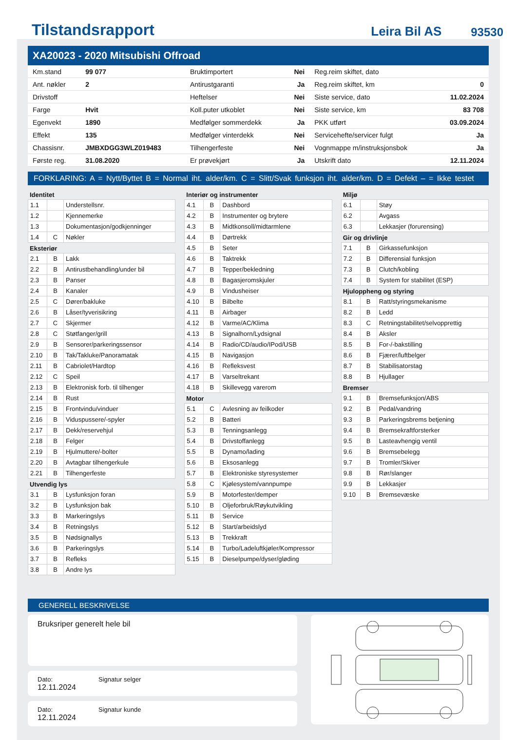Tilstandsrapport Leira Bil AS 93530
XA20023 - 2020 Mitsubishi Offroad
| Km.stand | 99 077 | Bruktimportert | Nei | Reg.reim skiftet, dato | |
| Ant. nøkler | 2 | Antirustgaranti | Ja | Reg.reim skiftet, km | 0 |
| Drivstoff | | Heftelser | Nei | Siste service, dato | 11.02.2024 |
| Farge | Hvit | Koll.puter utkoblet | Nei | Siste service, km | 83 708 |
| Egenvekt | 1890 | Medfølger sommerdekk | Ja | PKK utført | 03.09.2024 |
| Effekt | 135 | Medfølger vinterdekk | Nei | Servicehefte/servicer fulgt | Ja |
| Chassisnr. | JMBXDGG3WLZ019483 | Tilhengerfeste | Nei | Vognmappe m/instruksjonsbok | Ja |
| Første reg. | 31.08.2020 | Er prøvekjørt | Ja | Utskrift dato | 12.11.2024 |
FORKLARING: A = Nytt/Byttet B = Normal iht. alder/km. C = Slitt/Svak funksjon iht. alder/km. D = Defekt – = Ikke testet
Identitet
| 1.1 | | Understellsnr. |
| 1.2 | | Kjennemerke |
| 1.3 | | Dokumentasjon/godkjenninger |
| 1.4 | C | Nøkler |
Eksteriør
| 2.1 | B | Lakk |
| 2.2 | B | Antirustbehandling/under bil |
| 2.3 | B | Panser |
| 2.4 | B | Kanaler |
| 2.5 | C | Dører/bakluke |
| 2.6 | B | Låser/tyverisikring |
| 2.7 | C | Skjermer |
| 2.8 | C | Støtfanger/grill |
| 2.9 | B | Sensorer/parkeringssensor |
| 2.10 | B | Tak/Takluke/Panoramatak |
| 2.11 | B | Cabriolet/Hardtop |
| 2.12 | C | Speil |
| 2.13 | B | Elektronisk forb. til tilhenger |
| 2.14 | B | Rust |
| 2.15 | B | Frontvindu/vinduer |
| 2.16 | B | Viduspussere/-spyler |
| 2.17 | B | Dekk/reservehjul |
| 2.18 | B | Felger |
| 2.19 | B | Hjulmuttere/-bolter |
| 2.20 | B | Avtagbar tilhengerkule |
| 2.21 | B | Tilhengerfeste |
Utvendig lys
| 3.1 | B | Lysfunksjon foran |
| 3.2 | B | Lysfunksjon bak |
| 3.3 | B | Markeringslys |
| 3.4 | B | Retningslys |
| 3.5 | B | Nødsignallys |
| 3.6 | B | Parkeringslys |
| 3.7 | B | Refleks |
| 3.8 | B | Andre lys |
Interiør og instrumenter
| 4.1 | B | Dashbord |
| 4.2 | B | Instrumenter og brytere |
| 4.3 | B | Midtkonsoll/midtarmlene |
| 4.4 | B | Dørtrekk |
| 4.5 | B | Seter |
| 4.6 | B | Taktrekk |
| 4.7 | B | Tepper/bekledning |
| 4.8 | B | Bagasjeromskjuler |
| 4.9 | B | Vindusheiser |
| 4.10 | B | Bilbelte |
| 4.11 | B | Airbager |
| 4.12 | B | Varme/AC/Klima |
| 4.13 | B | Signalhorn/Lydsignal |
| 4.14 | B | Radio/CD/audio/IPod/USB |
| 4.15 | B | Navigasjon |
| 4.16 | B | Refleksvest |
| 4.17 | B | Varseltrekant |
| 4.18 | B | Skillevegg varerom |
Motor
| 5.1 | C | Avlesning av feilkoder |
| 5.2 | B | Batteri |
| 5.3 | B | Tenningsanlegg |
| 5.4 | B | Drivstoffanlegg |
| 5.5 | B | Dynamo/lading |
| 5.6 | B | Eksosanlegg |
| 5.7 | B | Elektroniske styresystemer |
| 5.8 | C | Kjølesystem/vannpumpe |
| 5.9 | B | Motorfester/demper |
| 5.10 | B | Oljeforbruk/Røykutvikling |
| 5.11 | B | Service |
| 5.12 | B | Start/arbeidslyd |
| 5.13 | B | Trekkraft |
| 5.14 | B | Turbo/Ladeluftkjøler/Kompressor |
| 5.15 | B | Dieselpumpe/dyser/gløding |
Miljø
| 6.1 | | Støy |
| 6.2 | | Avgass |
| 6.3 | | Lekkasjer (forurensing) |
Gir og drivlinje
| 7.1 | B | Girkassefunksjon |
| 7.2 | B | Differensial funksjon |
| 7.3 | B | Clutch/kobling |
| 7.4 | B | System for stabilitet (ESP) |
Hjuloppheng og styring
| 8.1 | B | Ratt/styringsmekanisme |
| 8.2 | B | Ledd |
| 8.3 | C | Retningstabilitet/selvopprettig |
| 8.4 | B | Aksler |
| 8.5 | B | For-/-bakstilling |
| 8.6 | B | Fjærer/luftbelger |
| 8.7 | B | Stabilisatorstag |
| 8.8 | B | Hjullager |
Bremser
| 9.1 | B | Bremsefunksjon/ABS |
| 9.2 | B | Pedal/vandring |
| 9.3 | B | Parkeringsbrems betjening |
| 9.4 | B | Bremsekraftforsterker |
| 9.5 | B | Lasteavhengig ventil |
| 9.6 | B | Bremsebelegg |
| 9.7 | B | Tromler/Skiver |
| 9.8 | B | Rør/slanger |
| 9.9 | B | Lekkasjer |
| 9.10 | B | Bremsevæske |
GENERELL BESKRIVELSE
Bruksriper generelt hele bil
Dato:
12.11.2024
Signatur selger
Dato:
12.11.2024
Signatur kunde